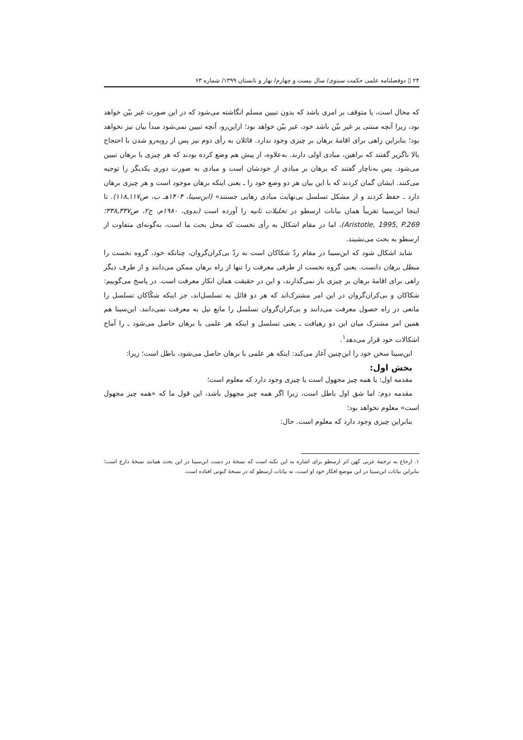۲۴ ▯ دوفصلنامه علمی حکمت سینوی/ سال بیست و چهارم/ بهار و تابستان ۱۳۹۹/ شماره ۶۳
که محال است، یا متوقف بر امری باشد که بدون تبیین مسلم انگاشته می‌شود که در این صورت غیر بیّن خواهد بود، زیرا آنچه مبتنی بر غیر بیّن باشد خود، غیر بیّن خواهد بود؛ ازاین‌رو، آنچه تبیین نمی‌شود مبدأ بیان نیز نخواهد بود؛ بنابراین راهی برای اقامهٔ برهان بر چیزی وجود ندارد. قائلان به رأی دوم نیز پس از روبه‌رو شدن با احتجاج بالا ناگزیر گفتند که براهین، مبادی اولی دارند. به‌علاوه، از پیش هم وضع کرده بودند که هر چیزی با برهان تبیین می‌شود. پس به‌ناچار گفتند که برهان بر مبادی از خودشان است و مبادی به صورت دوری یکدیگر را توجیه می‌کنند. ایشان گمان کردند که با این بیان هر دو وضع خود را ـ یعنی اینکه برهان موجود است و هر چیزی برهان دارد ـ حفظ کردند و از مشکل تسلسل بی‌نهایت مبادی رهایی جستند» (ابن‌سینا، ۱۴۰۴هـ ب، ص۱۱۷ـ۱۱۸). تا اینجا ابن‌سینا تقریباً همان بیانات ارسطو در تحلیلات ثانیه را آورده است (بدوی، ۱۹۸۰م، ج۲، ص۳۳۷ـ۳۳۸؛ Aristotle, 1995, P.269)، اما در مقام اشکال به رأی نخست که محل بحث ما است، به‌گونه‌ای متفاوت از ارسطو به بحث می‌نشیند.
شاید اشکال شود که ابن‌سینا در مقام ردّ شکاکان است نه ردّ بی‌کران‌گروان، چنانکه خود، گروه نخست را مبطل برهان دانست. یعنی گروه نخست از طرفی معرفت را تنها از راه برهان ممکن می‌دانند و از طرف دیگر راهی برای اقامهٔ برهان بر چیزی باز نمی‌گذارند، و این در حقیقت همان انکار معرفت است. در پاسخ می‌گوییم: شکاکان و بی‌کران‌گروان در این امر مشترک‌اند که هر دو قائل به تسلسل‌اند، جز اینکه شکّاکان تسلسل را مانعی در راه حصول معرفت می‌دانند و بی‌کران‌گروان تسلسل را مانع نیل به معرفت نمی‌دانند. ابن‌سینا هم همین امر مشترک میان این دو رهیافت ـ یعنی تسلسل و اینکه هر علمی با برهان حاصل می‌شود ـ را آماج اشکالات خود قرار می‌دهد<sup>۱</sup>.
ابن‌سینا سخن خود را این‌چنین آغاز می‌کند: اینکه هر علمی با برهان حاصل می‌شود، باطل است؛ زیرا:
بخش اول:
مقدمه اول: یا همه چیز مجهول است یا چیزی وجود دارد که معلوم است؛
مقدمه دوم: اما شق اول باطل است، زیرا اگر همه چیز مجهول باشد، این قول ما که «همه چیز مجهول است» معلوم نخواهد بود؛
بنابراین چیزی وجود دارد که معلوم است. حال:
۱. ارجاع به ترجمهٔ عربی کهن اثر ارسطو برای اشاره به این نکته است که نسخهٔ در دست ابن‌سینا در این بحث همانند نسخهٔ دارج است؛ بنابراین بیانات ابن‌سینا در این موضع افکار خود او است، نه بیانات ارسطو که در نسخهٔ کنونی افتاده است.